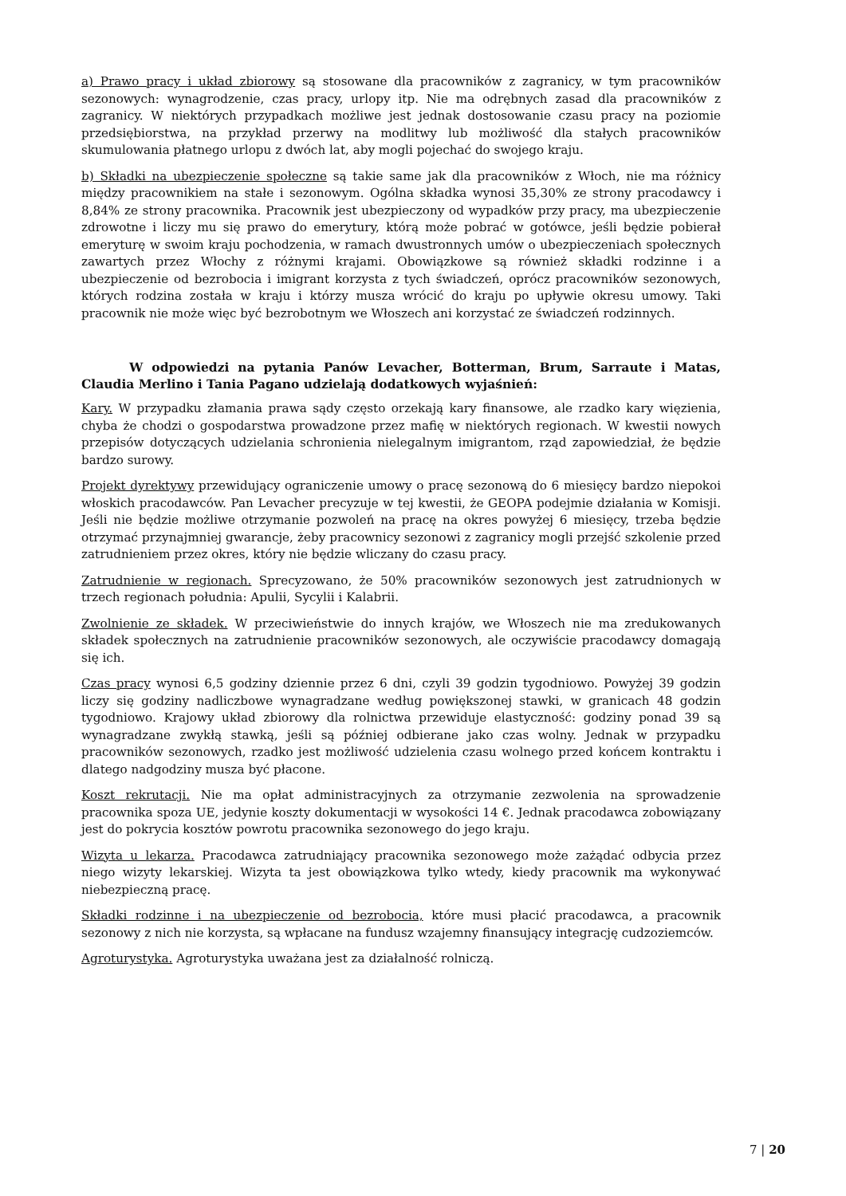a) Prawo pracy i układ zbiorowy są stosowane dla pracowników z zagranicy, w tym pracowników sezonowych: wynagrodzenie, czas pracy, urlopy itp. Nie ma odrębnych zasad dla pracowników z zagranicy. W niektórych przypadkach możliwe jest jednak dostosowanie czasu pracy na poziomie przedsiębiorstwa, na przykład przerwy na modlitwy lub możliwość dla stałych pracowników skumulowania płatnego urlopu z dwóch lat, aby mogli pojechać do swojego kraju.
b) Składki na ubezpieczenie społeczne są takie same jak dla pracowników z Włoch, nie ma różnicy między pracownikiem na stałe i sezonowym. Ogólna składka wynosi 35,30% ze strony pracodawcy i 8,84% ze strony pracownika. Pracownik jest ubezpieczony od wypadków przy pracy, ma ubezpieczenie zdrowotne i liczy mu się prawo do emerytury, którą może pobrać w gotówce, jeśli będzie pobierał emeryturę w swoim kraju pochodzenia, w ramach dwustronnych umów o ubezpieczeniach społecznych zawartych przez Włochy z różnymi krajami. Obowiązkowe są również składki rodzinne i a ubezpieczenie od bezrobocia i imigrant korzysta z tych świadczeń, oprócz pracowników sezonowych, których rodzina została w kraju i którzy musza wrócić do kraju po upływie okresu umowy. Taki pracownik nie może więc być bezrobotnym we Włoszech ani korzystać ze świadczeń rodzinnych.
W odpowiedzi na pytania Panów Levacher, Botterman, Brum, Sarraute i Matas, Claudia Merlino i Tania Pagano udzielają dodatkowych wyjaśnień:
Kary. W przypadku złamania prawa sądy często orzekają kary finansowe, ale rzadko kary więzienia, chyba że chodzi o gospodarstwa prowadzone przez mafię w niektórych regionach. W kwestii nowych przepisów dotyczących udzielania schronienia nielegalnym imigrantom, rząd zapowiedział, że będzie bardzo surowy.
Projekt dyrektywy przewidujący ograniczenie umowy o pracę sezonową do 6 miesięcy bardzo niepokoi włoskich pracodawców. Pan Levacher precyzuje w tej kwestii, że GEOPA podejmie działania w Komisji. Jeśli nie będzie możliwe otrzymanie pozwoleń na pracę na okres powyżej 6 miesięcy, trzeba będzie otrzymać przynajmniej gwarancje, żeby pracownicy sezonowi z zagranicy mogli przejść szkolenie przed zatrudnieniem przez okres, który nie będzie wliczany do czasu pracy.
Zatrudnienie w regionach. Sprecyzowano, że 50% pracowników sezonowych jest zatrudnionych w trzech regionach południa: Apulii, Sycylii i Kalabrii.
Zwolnienie ze składek. W przeciwieństwie do innych krajów, we Włoszech nie ma zredukowanych składek społecznych na zatrudnienie pracowników sezonowych, ale oczywiście pracodawcy domagają się ich.
Czas pracy wynosi 6,5 godziny dziennie przez 6 dni, czyli 39 godzin tygodniowo. Powyżej 39 godzin liczy się godziny nadliczbowe wynagradzane według powiększonej stawki, w granicach 48 godzin tygodniowo. Krajowy układ zbiorowy dla rolnictwa przewiduje elastyczność: godziny ponad 39 są wynagradzane zwykłą stawką, jeśli są później odbierane jako czas wolny. Jednak w przypadku pracowników sezonowych, rzadko jest możliwość udzielenia czasu wolnego przed końcem kontraktu i dlatego nadgodziny musza być płacone.
Koszt rekrutacji. Nie ma opłat administracyjnych za otrzymanie zezwolenia na sprowadzenie pracownika spoza UE, jedynie koszty dokumentacji w wysokości 14 €. Jednak pracodawca zobowiązany jest do pokrycia kosztów powrotu pracownika sezonowego do jego kraju.
Wizyta u lekarza. Pracodawca zatrudniający pracownika sezonowego może zażądać odbycia przez niego wizyty lekarskiej. Wizyta ta jest obowiązkowa tylko wtedy, kiedy pracownik ma wykonywać niebezpieczną pracę.
Składki rodzinne i na ubezpieczenie od bezrobocia, które musi płacić pracodawca, a pracownik sezonowy z nich nie korzysta, są wpłacane na fundusz wzajemny finansujący integrację cudzoziemców.
Agroturystyka. Agroturystyka uważana jest za działalność rolniczą.
7 | 20